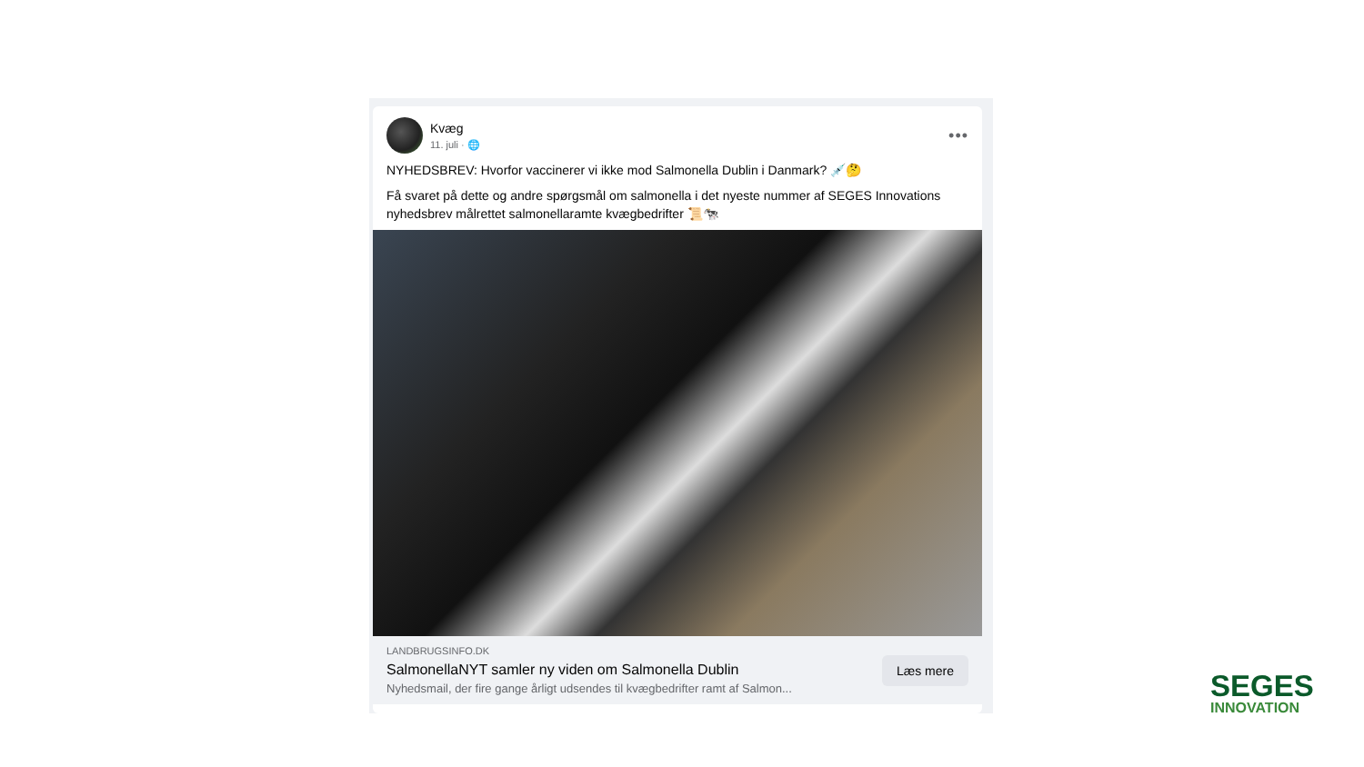Kvæg
11. juli · 🌐
•••
NYHEDSBREV: Hvorfor vaccinerer vi ikke mod Salmonella Dublin i Danmark? 💉🤔
Få svaret på dette og andre spørgsmål om salmonella i det nyeste nummer af SEGES Innovations nyhedsbrev målrettet salmonellaramte kvægbedrifter 📜🐄
LANDBRUGSINFO.DK
SalmonellaNYT samler ny viden om Salmonella Dublin
Nyhedsmail, der fire gange årligt udsendes til kvægbedrifter ramt af Salmon...
Læs mere
SEGES
INNOVATION